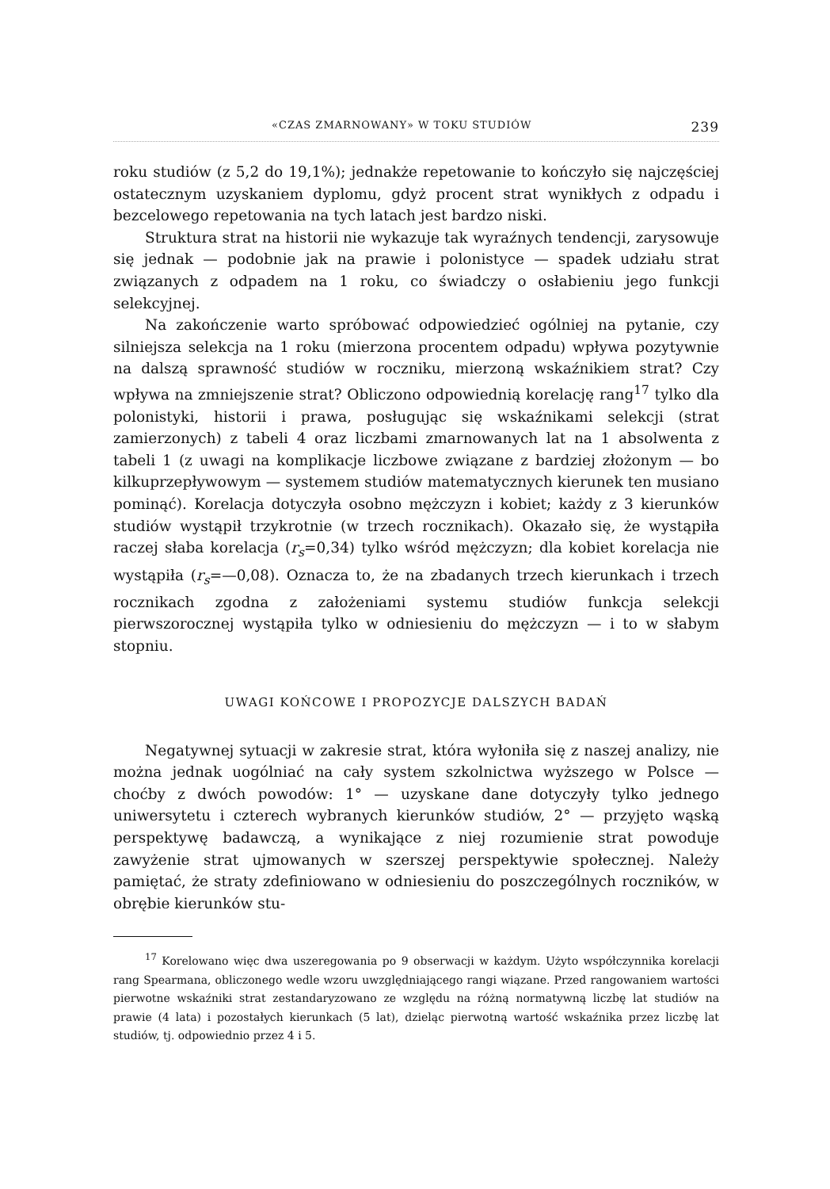«CZAS ZMARNOWANY» W TOKU STUDIÓW 239
roku studiów (z 5,2 do 19,1%); jednakże repetowanie to kończyło się najczęściej ostatecznym uzyskaniem dyplomu, gdyż procent strat wynikłych z odpadu i bezcelowego repetowania na tych latach jest bardzo niski.
Struktura strat na historii nie wykazuje tak wyraźnych tendencji, zarysowuje się jednak — podobnie jak na prawie i polonistyce — spadek udziału strat związanych z odpadem na 1 roku, co świadczy o osłabieniu jego funkcji selekcyjnej.
Na zakończenie warto spróbować odpowiedzieć ogólniej na pytanie, czy silniejsza selekcja na 1 roku (mierzona procentem odpadu) wpływa pozytywnie na dalszą sprawność studiów w roczniku, mierzoną wskaźnikiem strat? Czy wpływa na zmniejszenie strat? Obliczono odpowiednią korelację rang<sup>17</sup> tylko dla polonistyki, historii i prawa, posługując się wskaźnikami selekcji (strat zamierzonych) z tabeli 4 oraz liczbami zmarnowanych lat na 1 absolwenta z tabeli 1 (z uwagi na komplikacje liczbowe związane z bardziej złożonym — bo kilkuprzepływowym — systemem studiów matematycznych kierunek ten musiano pominąć). Korelacja dotyczyła osobno mężczyzn i kobiet; każdy z 3 kierunków studiów wystąpił trzykrotnie (w trzech rocznikach). Okazało się, że wystąpiła raczej słaba korelacja (r<sub>s</sub>=0,34) tylko wśród mężczyzn; dla kobiet korelacja nie wystąpiła (r<sub>s</sub>=—0,08). Oznacza to, że na zbadanych trzech kierunkach i trzech rocznikach zgodna z założeniami systemu studiów funkcja selekcji pierwszorocznej wystąpiła tylko w odniesieniu do mężczyzn — i to w słabym stopniu.
UWAGI KOŃCOWE I PROPOZYCJE DALSZYCH BADAŃ
Negatywnej sytuacji w zakresie strat, która wyłoniła się z naszej analizy, nie można jednak uogólniać na cały system szkolnictwa wyższego w Polsce — choćby z dwóch powodów: 1° — uzyskane dane dotyczyły tylko jednego uniwersytetu i czterech wybranych kierunków studiów, 2° — przyjęto wąską perspektywę badawczą, a wynikające z niej rozumienie strat powoduje zawyżenie strat ujmowanych w szerszej perspektywie społecznej. Należy pamiętać, że straty zdefiniowano w odniesieniu do poszczególnych roczników, w obrębie kierunków stu-
<sup>17</sup> Korelowano więc dwa uszeregowania po 9 obserwacji w każdym. Użyto współczynnika korelacji rang Spearmana, obliczonego wedle wzoru uwzględniającego rangi wiązane. Przed rangowaniem wartości pierwotne wskaźniki strat zestandaryzowano ze względu na różną normatywną liczbę lat studiów na prawie (4 lata) i pozostałych kierunkach (5 lat), dzieląc pierwotną wartość wskaźnika przez liczbę lat studiów, tj. odpowiednio przez 4 i 5.